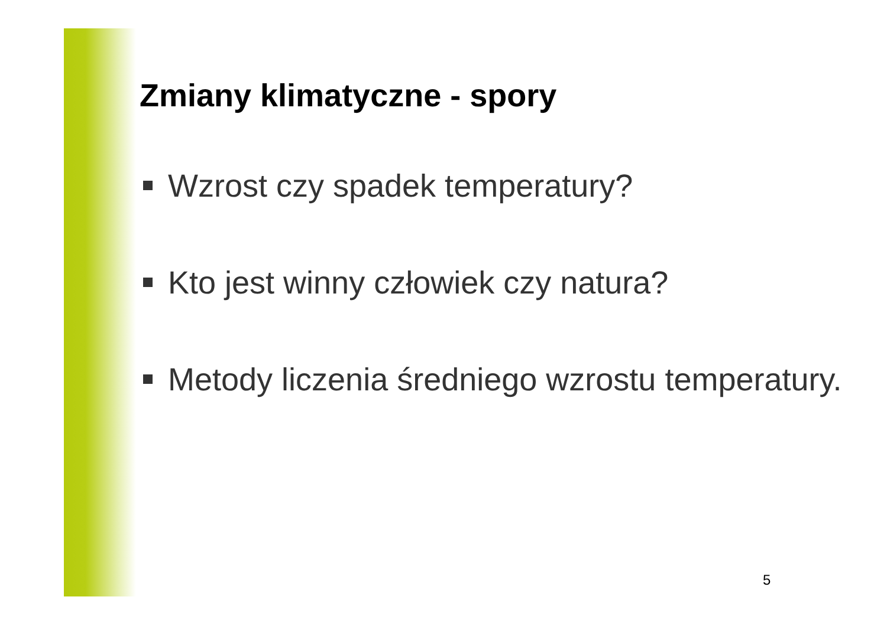Zmiany klimatyczne - spory
Wzrost czy spadek temperatury?
Kto jest winny człowiek czy natura?
Metody liczenia średniego wzrostu temperatury.
5